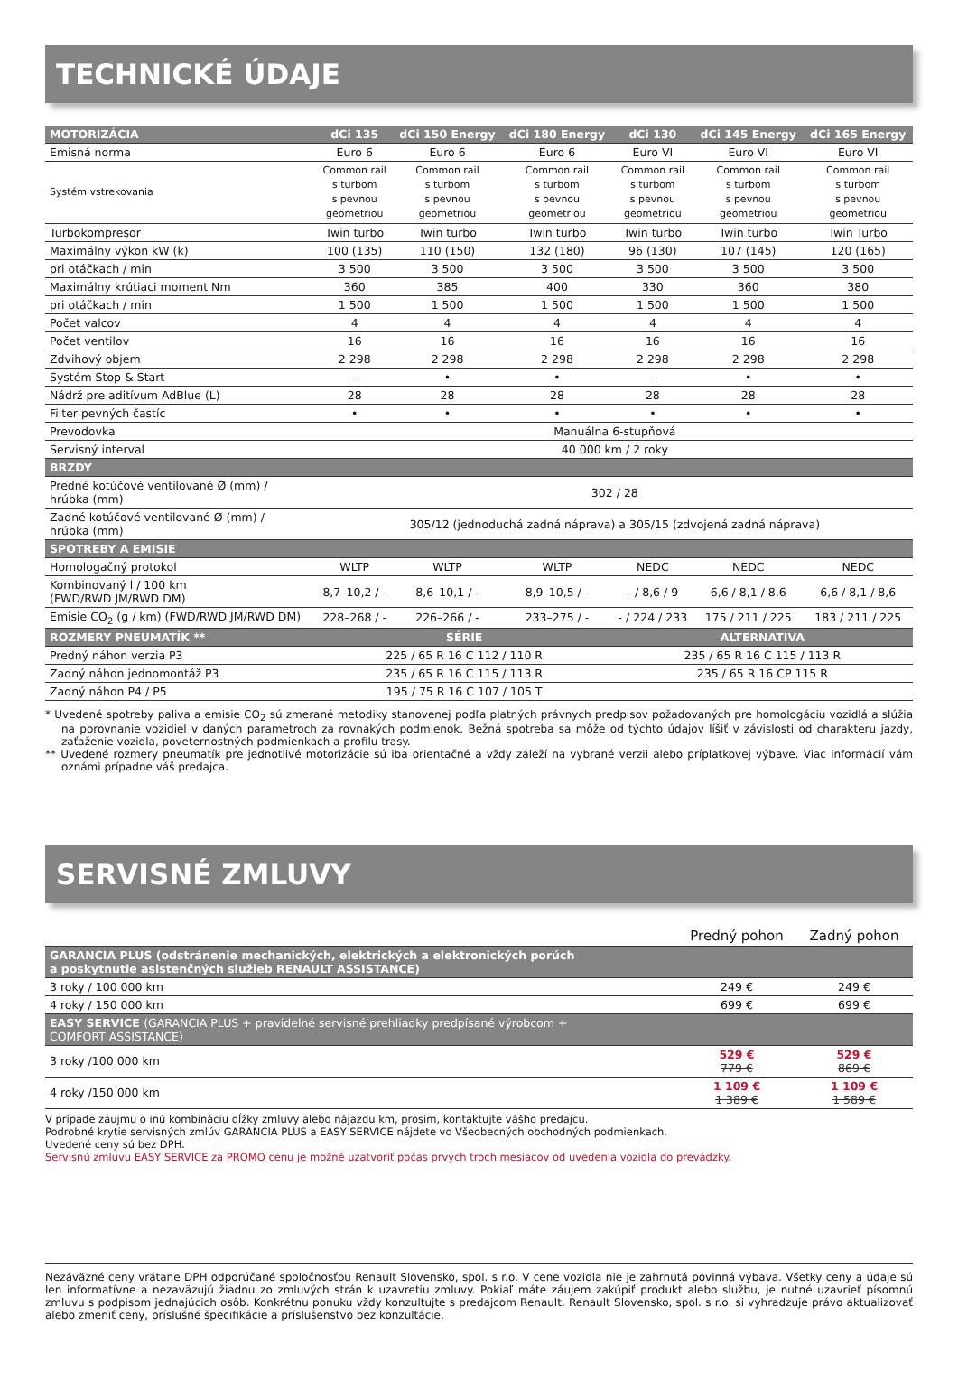TECHNICKÉ ÚDAJE
| MOTORIZÁCIA | dCi 135 | dCi 150 Energy | dCi 180 Energy | dCi 130 | dCi 145 Energy | dCi 165 Energy |
| --- | --- | --- | --- | --- | --- | --- |
| Emisná norma | Euro 6 | Euro 6 | Euro 6 | Euro VI | Euro VI | Euro VI |
| Systém vstrekovania | Common rail s turbom s pevnou geometriou | Common rail s turbom s pevnou geometriou | Common rail s turbom s pevnou geometriou | Common rail s turbom s pevnou geometriou | Common rail s turbom s pevnou geometriou | Common rail s turbom s pevnou geometriou |
| Turbokompresor | Twin turbo | Twin turbo | Twin turbo | Twin turbo | Twin turbo | Twin Turbo |
| Maximálny výkon kW (k) | 100 (135) | 110 (150) | 132 (180) | 96 (130) | 107 (145) | 120 (165) |
| pri otáčkach / min | 3 500 | 3 500 | 3 500 | 3 500 | 3 500 | 3 500 |
| Maximálny krútiaci moment Nm | 360 | 385 | 400 | 330 | 360 | 380 |
| pri otáčkach / min | 1 500 | 1 500 | 1 500 | 1 500 | 1 500 | 1 500 |
| Počet valcov | 4 | 4 | 4 | 4 | 4 | 4 |
| Počet ventilov | 16 | 16 | 16 | 16 | 16 | 16 |
| Zdvihový objem | 2 298 | 2 298 | 2 298 | 2 298 | 2 298 | 2 298 |
| Systém Stop & Start | – | • | • | – | • | • |
| Nádrž pre aditívum AdBlue (L) | 28 | 28 | 28 | 28 | 28 | 28 |
| Filter pevných častíc | • | • | • | • | • | • |
| Prevodovka | Manuálna 6-stupňová | | | | | |
| Servisný interval | 40 000 km / 2 roky | | | | | |
| BRZDY | | | | | | |
| Predné kotúčové ventilované Ø (mm) / hrúbka (mm) | 302 / 28 | | | | | |
| Zadné kotúčové ventilované Ø (mm) / hrúbka (mm) | 305/12 (jednoduchá zadná náprava) a 305/15 (zdvojená zadná náprava) | | | | | |
| SPOTREBY A EMISIE | | | | | | |
| Homologačný protokol | WLTP | WLTP | WLTP | NEDC | NEDC | NEDC |
| Kombinovaný l / 100 km (FWD/RWD JM/RWD DM) | 8,7–10,2 / - | 8,6–10,1 / - | 8,9–10,5 / - | - / 8,6 / 9 | 6,6 / 8,1 / 8,6 | 6,6 / 8,1 / 8,6 |
| Emisie CO<sub>2</sub> (g / km) (FWD/RWD JM/RWD DM) | 228–268 / - | 226–266 / - | 233–275 / - | - / 224 / 233 | 175 / 211 / 225 | 183 / 211 / 225 |
| ROZMERY PNEUMATÍK ** | SÉRIE | | | ALTERNATIVA | | |
| Predný náhon verzia P3 | 225 / 65 R 16 C 112 / 110 R | | | 235 / 65 R 16 C 115 / 113 R | | |
| Zadný náhon jednomontáž P3 | 235 / 65 R 16 C 115 / 113 R | | | 235 / 65 R 16 CP 115 R | | |
| Zadný náhon P4 / P5 | 195 / 75 R 16 C 107 / 105 T | | | | | |
* Uvedené spotreby paliva a emisie CO<sub>2</sub> sú zmerané metodiky stanovenej podľa platných právnych predpisov požadovaných pre homologáciu vozidlá a slúžia na porovnanie vozidiel v daných parametroch za rovnakých podmienok. Bežná spotreba sa môže od týchto údajov líšiť v závislosti od charakteru jazdy, zaťaženie vozidla, poveternostných podmienkach a profilu trasy.
** Uvedené rozmery pneumatík pre jednotlivé motorizácie sú iba orientačné a vždy záleží na vybrané verzii alebo príplatkovej výbave. Viac informácií vám oznámi prípadne váš predajca.
SERVISNÉ ZMLUVY
| | Predný pohon | Zadný pohon |
| --- | --- | --- |
| GARANCIA PLUS (odstránenie mechanických, elektrických a elektronických porúch a poskytnutie asistenčných služieb RENAULT ASSISTANCE) | | |
| 3 roky / 100 000 km | 249 € | 249 € |
| 4 roky / 150 000 km | 699 € | 699 € |
| EASY SERVICE (GARANCIA PLUS + pravidelné servisné prehliadky predpísané výrobcom + COMFORT ASSISTANCE) | | |
| 3 roky /100 000 km | 529 € 779 € | 529 € 869 € |
| 4 roky /150 000 km | 1 109 € 1 389 € | 1 109 € 1 589 € |
V prípade záujmu o inú kombináciu dĺžky zmluvy alebo nájazdu km, prosím, kontaktujte vášho predajcu.
Podrobné krytie servisných zmlúv GARANCIA PLUS a EASY SERVICE nájdete vo Všeobecných obchodných podmienkach.
Uvedené ceny sú bez DPH.
Servisnú zmluvu EASY SERVICE za PROMO cenu je možné uzatvoriť počas prvých troch mesiacov od uvedenia vozidla do prevádzky.
Nezáväzné ceny vrátane DPH odporúčané spoločnosťou Renault Slovensko, spol. s r.o. V cene vozidla nie je zahrnutá povinná výbava. Všetky ceny a údaje sú len informatívne a nezaväzujú žiadnu zo zmluvých strán k uzavretiu zmluvy. Pokiaľ máte záujem zakúpiť produkt alebo službu, je nutné uzavrieť písomnú zmluvu s podpisom jednajúcich osôb. Konkrétnu ponuku vždy konzultujte s predajcom Renault. Renault Slovensko, spol. s r.o. si vyhradzuje právo aktualizovať alebo zmeniť ceny, príslušné špecifikácie a príslušenstvo bez konzultácie.